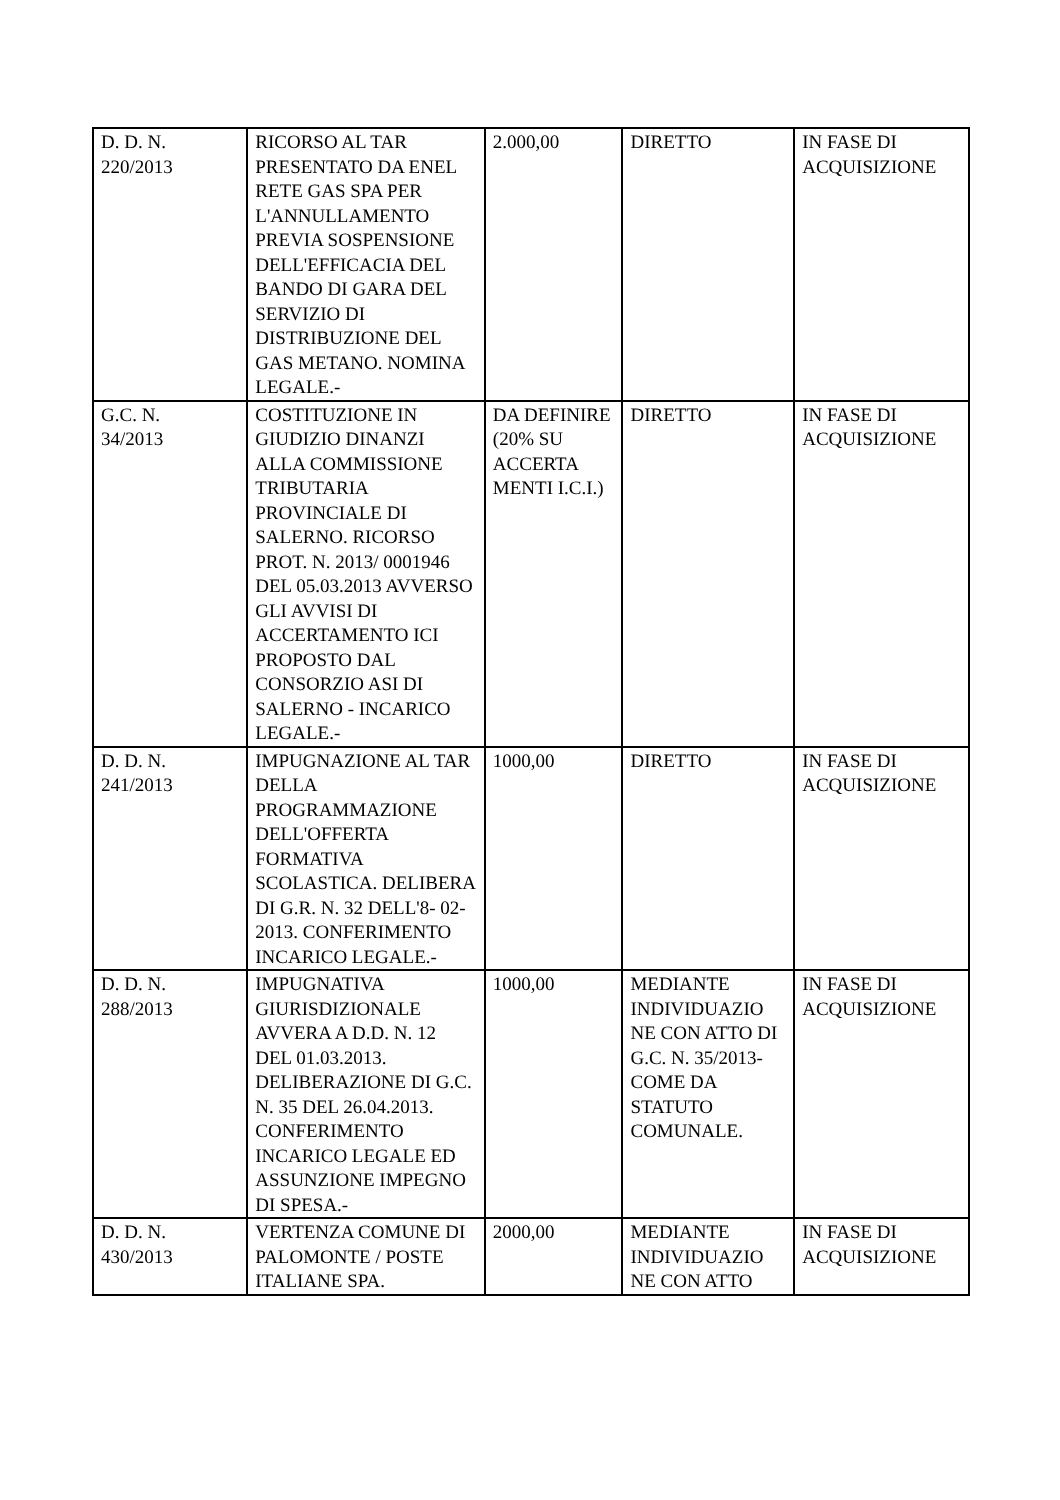| D. D. N. 220/2013 | RICORSO AL TAR PRESENTATO DA ENEL RETE GAS SPA PER L'ANNULLAMENTO PREVIA SOSPENSIONE DELL'EFFICACIA DEL BANDO DI GARA DEL SERVIZIO DI DISTRIBUZIONE DEL GAS METANO. NOMINA LEGALE.- | 2.000,00 | DIRETTO | IN FASE DI ACQUISIZIONE |
| G.C. N. 34/2013 | COSTITUZIONE IN GIUDIZIO DINANZI ALLA COMMISSIONE TRIBUTARIA PROVINCIALE DI SALERNO. RICORSO PROT. N. 2013/ 0001946 DEL 05.03.2013 AVVERSO GLI AVVISI DI ACCERTAMENTO ICI PROPOSTO DAL CONSORZIO ASI DI SALERNO - INCARICO LEGALE.- | DA DEFINIRE (20% SU ACCERTA MENTI I.C.I.) | DIRETTO | IN FASE DI ACQUISIZIONE |
| D. D. N. 241/2013 | IMPUGNAZIONE AL TAR DELLA PROGRAMMAZIONE DELL'OFFERTA FORMATIVA SCOLASTICA. DELIBERA DI G.R. N. 32 DELL'8- 02- 2013. CONFERIMENTO INCARICO LEGALE.- | 1000,00 | DIRETTO | IN FASE DI ACQUISIZIONE |
| D. D. N. 288/2013 | IMPUGNATIVA GIURISDIZIONALE AVVERA A D.D. N. 12 DEL 01.03.2013. DELIBERAZIONE DI G.C. N. 35 DEL 26.04.2013. CONFERIMENTO INCARICO LEGALE ED ASSUNZIONE IMPEGNO DI SPESA.- | 1000,00 | MEDIANTE INDIVIDUAZIO NE CON ATTO DI G.C. N. 35/2013- COME DA STATUTO COMUNALE. | IN FASE DI ACQUISIZIONE |
| D. D. N. 430/2013 | VERTENZA COMUNE DI PALOMONTE / POSTE ITALIANE SPA. | 2000,00 | MEDIANTE INDIVIDUAZIO NE CON ATTO | IN FASE DI ACQUISIZIONE |